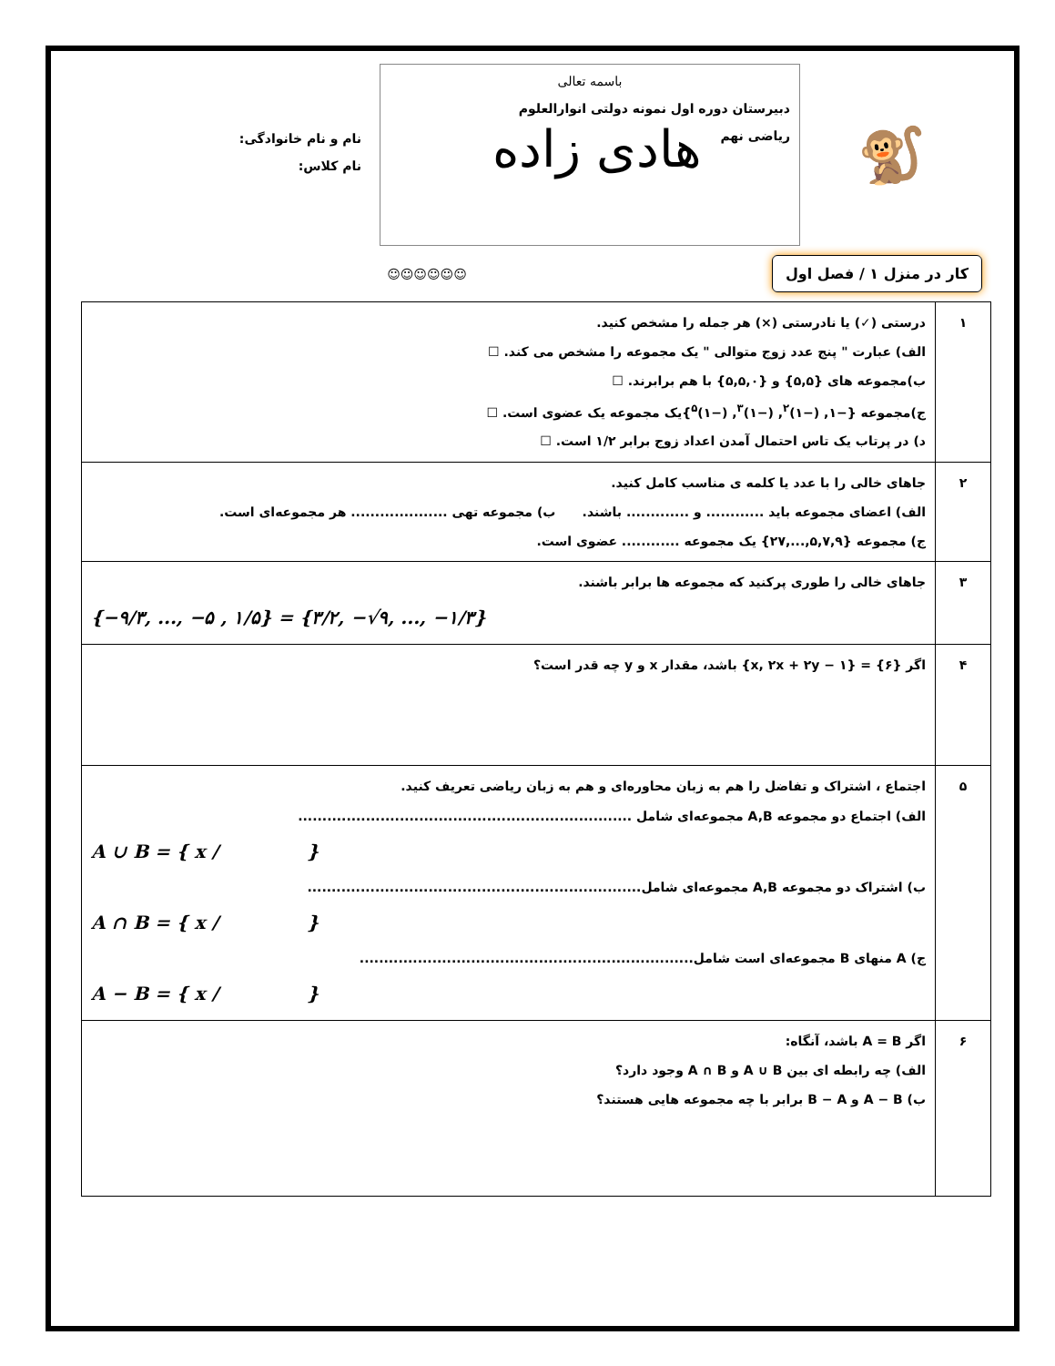🐒
باسمه تعالی
دبیرستان دوره اول نمونه دولتی انوارالعلوم
ریاضی نهم هادی زاده
نام و نام خانوادگی:
نام کلاس:
کار در منزل ۱ / فصل اول ☺☺☺☺☺☺
| ۱ | درستی (✓) یا نادرستی (×) هر جمله را مشخص کنید. الف) عبارت " پنج عدد زوج متوالی " یک مجموعه را مشخص می کند. ☐ ب)مجموعه های {۵,۵} و {۵,۵,۰} با هم برابرند. ☐ ج)مجموعه {−۱, (−۱)<sup>۲</sup>, (−۱)<sup>۳</sup>, (−۱)<sup>۵</sup>}یک مجموعه یک عضوی است. ☐ د) در پرتاب یک تاس احتمال آمدن اعداد زوج برابر ۱/۲ است. ☐ |
| ۲ | جاهای خالی را با عدد یا کلمه ی مناسب کامل کنید. الف) اعضای مجموعه باید ............ و ............. باشند. ب) مجموعه تهی .................... هر مجموعه‌ای است. ج) مجموعه {۵,۷,۹,...,۲۷} یک مجموعه ............ عضوی است. |
| ۳ | جاهای خالی را طوری پرکنید که مجموعه ها برابر باشند. {−۹/۳, ..., −۵ , ۱/۵} = {۳/۲, −√۹, ..., −۱/۳} |
| ۴ | اگر {۶} = {۱ − x, ۲x + ۲y} باشد، مقدار x و y چه قدر است؟ |
| ۵ | اجتماع ، اشتراک و تفاضل را هم به زبان محاوره‌ای و هم به زبان ریاضی تعریف کنید. الف) اجتماع دو مجموعه A,B مجموعه‌ای شامل ..................................................................... A ∪ B = { x / } ب) اشتراک دو مجموعه A,B مجموعه‌ای شامل..................................................................... A ∩ B = { x / } ج) A منهای B مجموعه‌ای است شامل..................................................................... A − B = { x / } |
| ۶ | اگر A = B باشد، آنگاه: الف) چه رابطه ای بین A ∪ B و A ∩ B وجود دارد؟ ب) A − B و B − A برابر با چه مجموعه هایی هستند؟ |